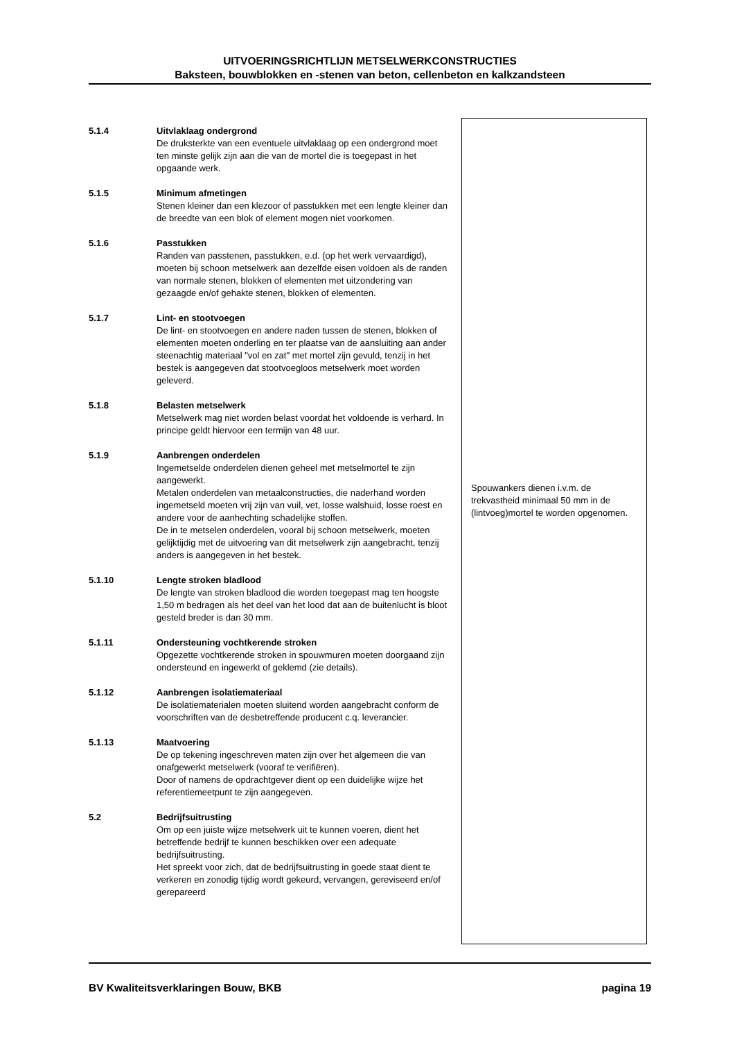UITVOERINGSRICHTLIJN METSELWERKCONSTRUCTIES
Baksteen, bouwblokken en -stenen van beton, cellenbeton en kalkzandsteen
5.1.4 Uitvlaklaag ondergrond
De druksterkte van een eventuele uitvlaklaag op een ondergrond moet ten minste gelijk zijn aan die van de mortel die is toegepast in het opgaande werk.
5.1.5 Minimum afmetingen
Stenen kleiner dan een klezoor of passtukken met een lengte kleiner dan de breedte van een blok of element mogen niet voorkomen.
5.1.6 Passtukken
Randen van passtenen, passtukken, e.d. (op het werk vervaardigd), moeten bij schoon metselwerk aan dezelfde eisen voldoen als de randen van normale stenen, blokken of elementen met uitzondering van gezaagde en/of gehakte stenen, blokken of elementen.
5.1.7 Lint- en stootvoegen
De lint- en stootvoegen en andere naden tussen de stenen, blokken of elementen moeten onderling en ter plaatse van de aansluiting aan ander steenachtig materiaal "vol en zat" met mortel zijn gevuld, tenzij in het bestek is aangegeven dat stootvoegloos metselwerk moet worden geleverd.
5.1.8 Belasten metselwerk
Metselwerk mag niet worden belast voordat het voldoende is verhard. In principe geldt hiervoor een termijn van 48 uur.
5.1.9 Aanbrengen onderdelen
Ingemetselde onderdelen dienen geheel met metselmortel te zijn aangewerkt.
Metalen onderdelen van metaalconstructies, die naderhand worden ingemetseld moeten vrij zijn van vuil, vet, losse walshuid, losse roest en andere voor de aanhechting schadelijke stoffen.
De in te metselen onderdelen, vooral bij schoon metselwerk, moeten gelijktijdig met de uitvoering van dit metselwerk zijn aangebracht, tenzij anders is aangegeven in het bestek.
5.1.10 Lengte stroken bladlood
De lengte van stroken bladlood die worden toegepast mag ten hoogste 1,50 m bedragen als het deel van het lood dat aan de buitenlucht is bloot gesteld breder is dan 30 mm.
5.1.11 Ondersteuning vochtkerende stroken
Opgezette vochtkerende stroken in spouwmuren moeten doorgaand zijn ondersteund en ingewerkt of geklemd (zie details).
5.1.12 Aanbrengen isolatiemateriaal
De isolatiematerialen moeten sluitend worden aangebracht conform de voorschriften van de desbetreffende producent c.q. leverancier.
5.1.13 Maatvoering
De op tekening ingeschreven maten zijn over het algemeen die van onafgewerkt metselwerk (vooraf te verifiëren).
Door of namens de opdrachtgever dient op een duidelijke wijze het referentiemeetpunt te zijn aangegeven.
5.2 Bedrijfsuitrusting
Om op een juiste wijze metselwerk uit te kunnen voeren, dient het betreffende bedrijf te kunnen beschikken over een adequate bedrijfsuitrusting.
Het spreekt voor zich, dat de bedrijfsuitrusting in goede staat dient te verkeren en zonodig tijdig wordt gekeurd, vervangen, gereviseerd en/of gerepareerd
Spouwankers dienen i.v.m. de trekvastheid minimaal 50 mm in de (lintvoeg)mortel te worden opgenomen.
BV Kwaliteitsverklaringen Bouw, BKB pagina 19